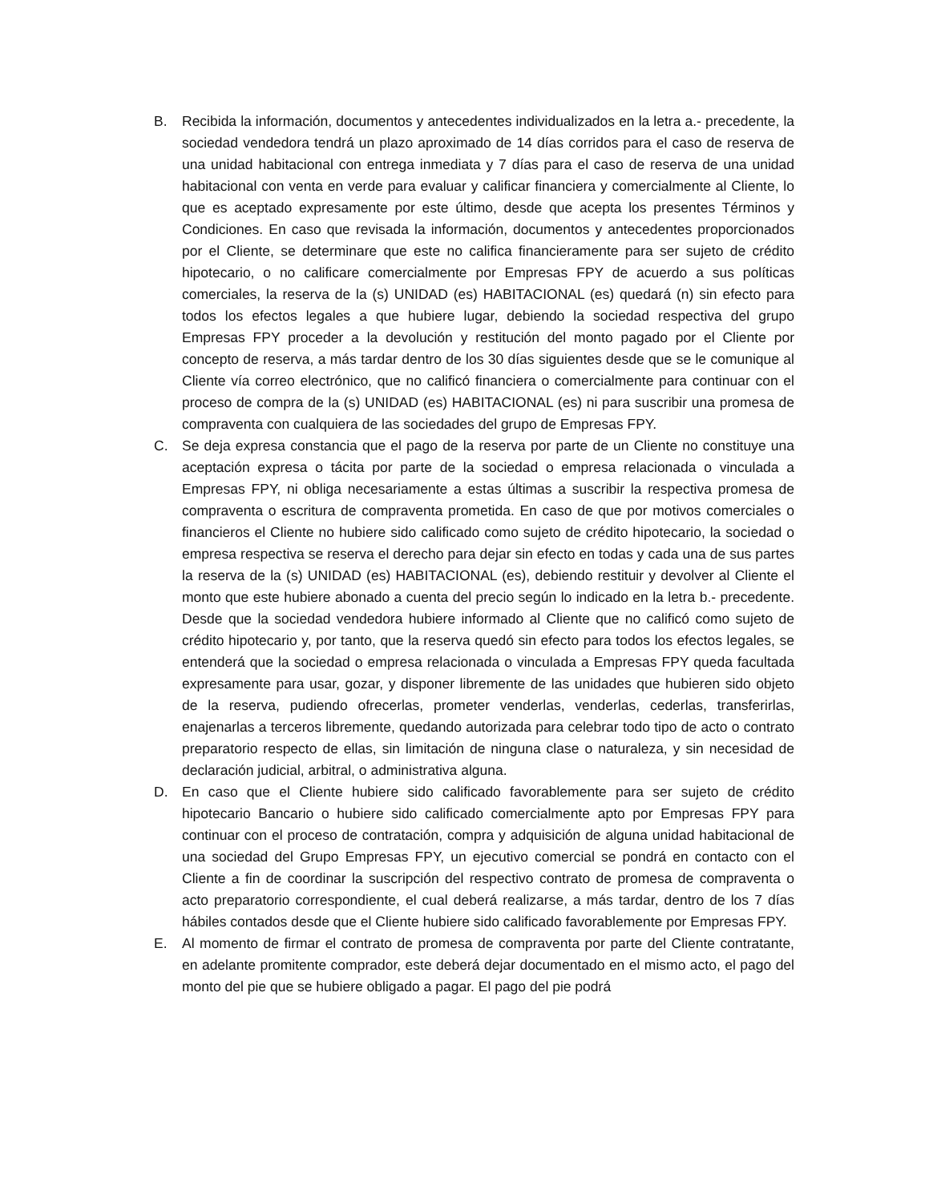B. Recibida la información, documentos y antecedentes individualizados en la letra a.- precedente, la sociedad vendedora tendrá un plazo aproximado de 14 días corridos para el caso de reserva de una unidad habitacional con entrega inmediata y 7 días para el caso de reserva de una unidad habitacional con venta en verde para evaluar y calificar financiera y comercialmente al Cliente, lo que es aceptado expresamente por este último, desde que acepta los presentes Términos y Condiciones. En caso que revisada la información, documentos y antecedentes proporcionados por el Cliente, se determinare que este no califica financieramente para ser sujeto de crédito hipotecario, o no calificare comercialmente por Empresas FPY de acuerdo a sus políticas comerciales, la reserva de la (s) UNIDAD (es) HABITACIONAL (es) quedará (n) sin efecto para todos los efectos legales a que hubiere lugar, debiendo la sociedad respectiva del grupo Empresas FPY proceder a la devolución y restitución del monto pagado por el Cliente por concepto de reserva, a más tardar dentro de los 30 días siguientes desde que se le comunique al Cliente vía correo electrónico, que no calificó financiera o comercialmente para continuar con el proceso de compra de la (s) UNIDAD (es) HABITACIONAL (es) ni para suscribir una promesa de compraventa con cualquiera de las sociedades del grupo de Empresas FPY.
C. Se deja expresa constancia que el pago de la reserva por parte de un Cliente no constituye una aceptación expresa o tácita por parte de la sociedad o empresa relacionada o vinculada a Empresas FPY, ni obliga necesariamente a estas últimas a suscribir la respectiva promesa de compraventa o escritura de compraventa prometida. En caso de que por motivos comerciales o financieros el Cliente no hubiere sido calificado como sujeto de crédito hipotecario, la sociedad o empresa respectiva se reserva el derecho para dejar sin efecto en todas y cada una de sus partes la reserva de la (s) UNIDAD (es) HABITACIONAL (es), debiendo restituir y devolver al Cliente el monto que este hubiere abonado a cuenta del precio según lo indicado en la letra b.- precedente. Desde que la sociedad vendedora hubiere informado al Cliente que no calificó como sujeto de crédito hipotecario y, por tanto, que la reserva quedó sin efecto para todos los efectos legales, se entenderá que la sociedad o empresa relacionada o vinculada a Empresas FPY queda facultada expresamente para usar, gozar, y disponer libremente de las unidades que hubieren sido objeto de la reserva, pudiendo ofrecerlas, prometer venderlas, venderlas, cederlas, transferirlas, enajenarlas a terceros libremente, quedando autorizada para celebrar todo tipo de acto o contrato preparatorio respecto de ellas, sin limitación de ninguna clase o naturaleza, y sin necesidad de declaración judicial, arbitral, o administrativa alguna.
D. En caso que el Cliente hubiere sido calificado favorablemente para ser sujeto de crédito hipotecario Bancario o hubiere sido calificado comercialmente apto por Empresas FPY para continuar con el proceso de contratación, compra y adquisición de alguna unidad habitacional de una sociedad del Grupo Empresas FPY, un ejecutivo comercial se pondrá en contacto con el Cliente a fin de coordinar la suscripción del respectivo contrato de promesa de compraventa o acto preparatorio correspondiente, el cual deberá realizarse, a más tardar, dentro de los 7 días hábiles contados desde que el Cliente hubiere sido calificado favorablemente por Empresas FPY.
E. Al momento de firmar el contrato de promesa de compraventa por parte del Cliente contratante, en adelante promitente comprador, este deberá dejar documentado en el mismo acto, el pago del monto del pie que se hubiere obligado a pagar. El pago del pie podrá